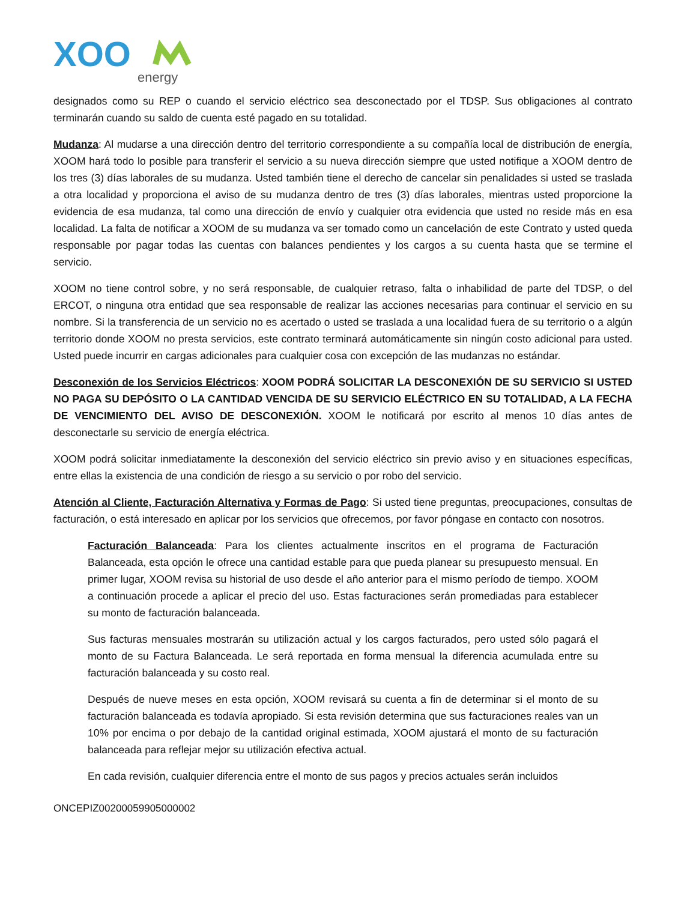XOO
energy
designados como su REP o cuando el servicio eléctrico sea desconectado por el TDSP. Sus obligaciones al contrato terminarán cuando su saldo de cuenta esté pagado en su totalidad.
Mudanza: Al mudarse a una dirección dentro del territorio correspondiente a su compañía local de distribución de energía, XOOM hará todo lo posible para transferir el servicio a su nueva dirección siempre que usted notifique a XOOM dentro de los tres (3) días laborales de su mudanza. Usted también tiene el derecho de cancelar sin penalidades si usted se traslada a otra localidad y proporciona el aviso de su mudanza dentro de tres (3) días laborales, mientras usted proporcione la evidencia de esa mudanza, tal como una dirección de envío y cualquier otra evidencia que usted no reside más en esa localidad. La falta de notificar a XOOM de su mudanza va ser tomado como un cancelación de este Contrato y usted queda responsable por pagar todas las cuentas con balances pendientes y los cargos a su cuenta hasta que se termine el servicio.
XOOM no tiene control sobre, y no será responsable, de cualquier retraso, falta o inhabilidad de parte del TDSP, o del ERCOT, o ninguna otra entidad que sea responsable de realizar las acciones necesarias para continuar el servicio en su nombre. Si la transferencia de un servicio no es acertado o usted se traslada a una localidad fuera de su territorio o a algún territorio donde XOOM no presta servicios, este contrato terminará automáticamente sin ningún costo adicional para usted. Usted puede incurrir en cargas adicionales para cualquier cosa con excepción de las mudanzas no estándar.
Desconexión de los Servicios Eléctricos: XOOM PODRÁ SOLICITAR LA DESCONEXIÓN DE SU SERVICIO SI USTED NO PAGA SU DEPÓSITO O LA CANTIDAD VENCIDA DE SU SERVICIO ELÉCTRICO EN SU TOTALIDAD, A LA FECHA DE VENCIMIENTO DEL AVISO DE DESCONEXIÓN. XOOM le notificará por escrito al menos 10 días antes de desconectarle su servicio de energía eléctrica.
XOOM podrá solicitar inmediatamente la desconexión del servicio eléctrico sin previo aviso y en situaciones específicas, entre ellas la existencia de una condición de riesgo a su servicio o por robo del servicio.
Atención al Cliente, Facturación Alternativa y Formas de Pago: Si usted tiene preguntas, preocupaciones, consultas de facturación, o está interesado en aplicar por los servicios que ofrecemos, por favor póngase en contacto con nosotros.
Facturación Balanceada: Para los clientes actualmente inscritos en el programa de Facturación Balanceada, esta opción le ofrece una cantidad estable para que pueda planear su presupuesto mensual. En primer lugar, XOOM revisa su historial de uso desde el año anterior para el mismo período de tiempo. XOOM a continuación procede a aplicar el precio del uso. Estas facturaciones serán promediadas para establecer su monto de facturación balanceada.
Sus facturas mensuales mostrarán su utilización actual y los cargos facturados, pero usted sólo pagará el monto de su Factura Balanceada. Le será reportada en forma mensual la diferencia acumulada entre su facturación balanceada y su costo real.
Después de nueve meses en esta opción, XOOM revisará su cuenta a fin de determinar si el monto de su facturación balanceada es todavía apropiado. Si esta revisión determina que sus facturaciones reales van un 10% por encima o por debajo de la cantidad original estimada, XOOM ajustará el monto de su facturación balanceada para reflejar mejor su utilización efectiva actual.
En cada revisión, cualquier diferencia entre el monto de sus pagos y precios actuales serán incluidos
ONCEPIZ00200059905000002